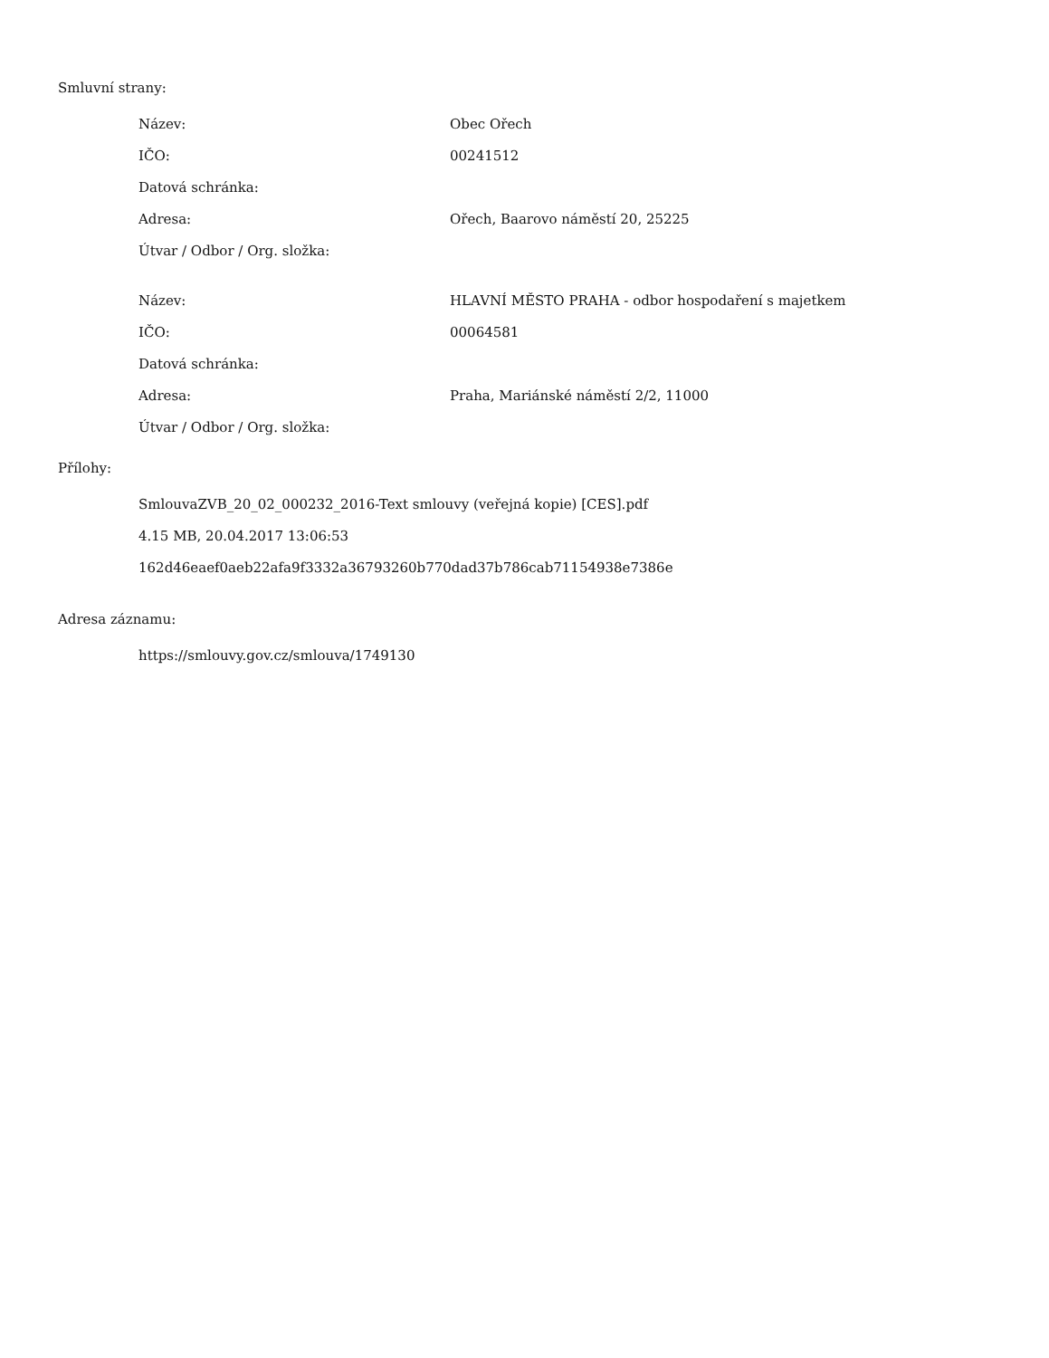Smluvní strany:
| Název: | Obec Ořech |
| IČO: | 00241512 |
| Datová schránka: | |
| Adresa: | Ořech, Baarovo náměstí 20, 25225 |
| Útvar / Odbor / Org. složka: | |
| Název: | HLAVNÍ MĚSTO PRAHA - odbor hospodaření s majetkem |
| IČO: | 00064581 |
| Datová schránka: | |
| Adresa: | Praha, Mariánské náměstí 2/2, 11000 |
| Útvar / Odbor / Org. složka: | |
Přílohy:
SmlouvaZVB_20_02_000232_2016-Text smlouvy (veřejná kopie) [CES].pdf
4.15 MB, 20.04.2017 13:06:53
162d46eaef0aeb22afa9f3332a36793260b770dad37b786cab71154938e7386e
Adresa záznamu:
https://smlouvy.gov.cz/smlouva/1749130